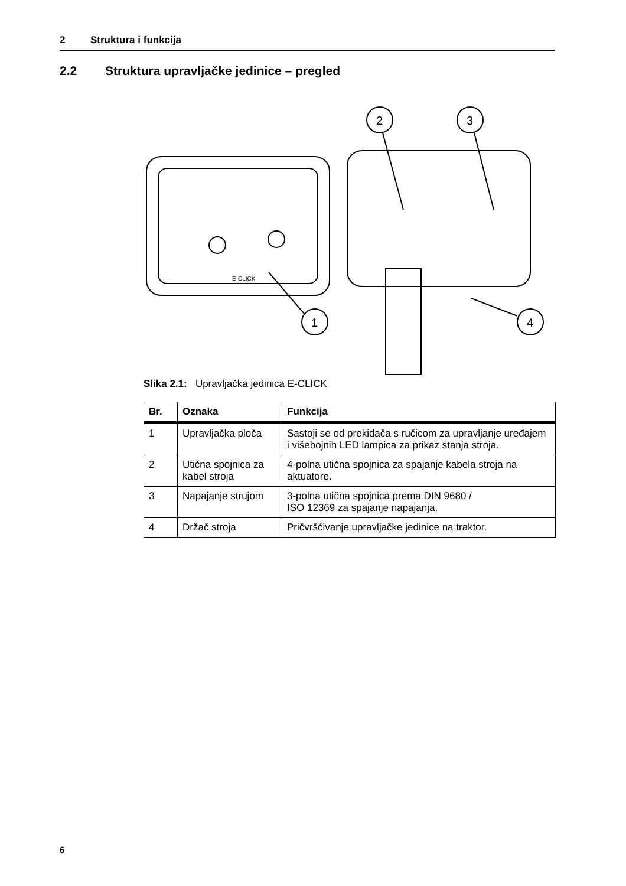2 Struktura i funkcija
2.2 Struktura upravljačke jedinice – pregled
E-CLICK
1
2
3
4
Slika 2.1: Upravljačka jedinica E-CLICK
| Br. | Oznaka | Funkcija |
| --- | --- | --- |
| 1 | Upravljačka ploča | Sastoji se od prekidača s ručicom za upravljanje uređajem i višebojnih LED lampica za prikaz stanja stroja. |
| 2 | Utična spojnica za kabel stroja | 4-polna utična spojnica za spajanje kabela stroja na aktuatore. |
| 3 | Napajanje strujom | 3-polna utična spojnica prema DIN 9680 / ISO 12369 za spajanje napajanja. |
| 4 | Držač stroja | Pričvršćivanje upravljačke jedinice na traktor. |
6